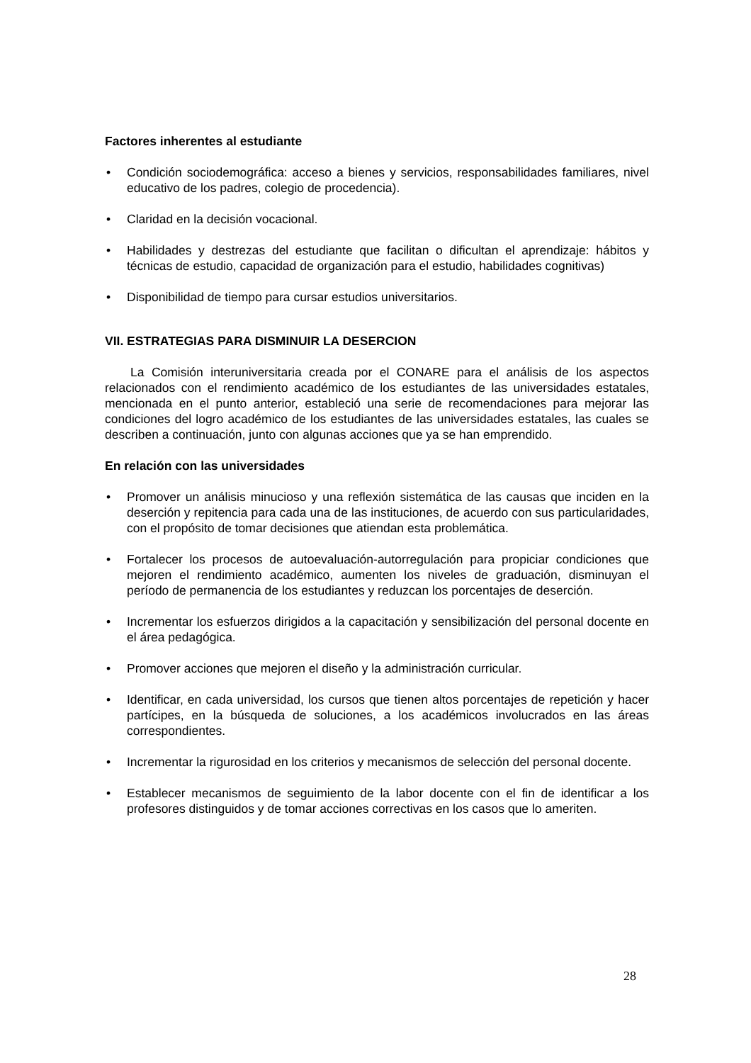Factores inherentes al estudiante
• Condición sociodemográfica: acceso a bienes y servicios, responsabilidades familiares, nivel educativo de los padres, colegio de procedencia).
• Claridad en la decisión vocacional.
• Habilidades y destrezas del estudiante que facilitan o dificultan el aprendizaje: hábitos y técnicas de estudio, capacidad de organización para el estudio, habilidades cognitivas)
• Disponibilidad de tiempo para cursar estudios universitarios.
VII. ESTRATEGIAS PARA DISMINUIR LA DESERCION
La Comisión interuniversitaria creada por el CONARE para el análisis de los aspectos relacionados con el rendimiento académico de los estudiantes de las universidades estatales, mencionada en el punto anterior, estableció una serie de recomendaciones para mejorar las condiciones del logro académico de los estudiantes de las universidades estatales, las cuales se describen a continuación, junto con algunas acciones que ya se han emprendido.
En relación con las universidades
• Promover un análisis minucioso y una reflexión sistemática de las causas que inciden en la deserción y repitencia para cada una de las instituciones, de acuerdo con sus particularidades, con el propósito de tomar decisiones que atiendan esta problemática.
• Fortalecer los procesos de autoevaluación-autorregulación para propiciar condiciones que mejoren el rendimiento académico, aumenten los niveles de graduación, disminuyan el período de permanencia de los estudiantes y reduzcan los porcentajes de deserción.
• Incrementar los esfuerzos dirigidos a la capacitación y sensibilización del personal docente en el área pedagógica.
• Promover acciones que mejoren el diseño y la administración curricular.
• Identificar, en cada universidad, los cursos que tienen altos porcentajes de repetición y hacer partícipes, en la búsqueda de soluciones, a los académicos involucrados en las áreas correspondientes.
• Incrementar la rigurosidad en los criterios y mecanismos de selección del personal docente.
• Establecer mecanismos de seguimiento de la labor docente con el fin de identificar a los profesores distinguidos y de tomar acciones correctivas en los casos que lo ameriten.
28